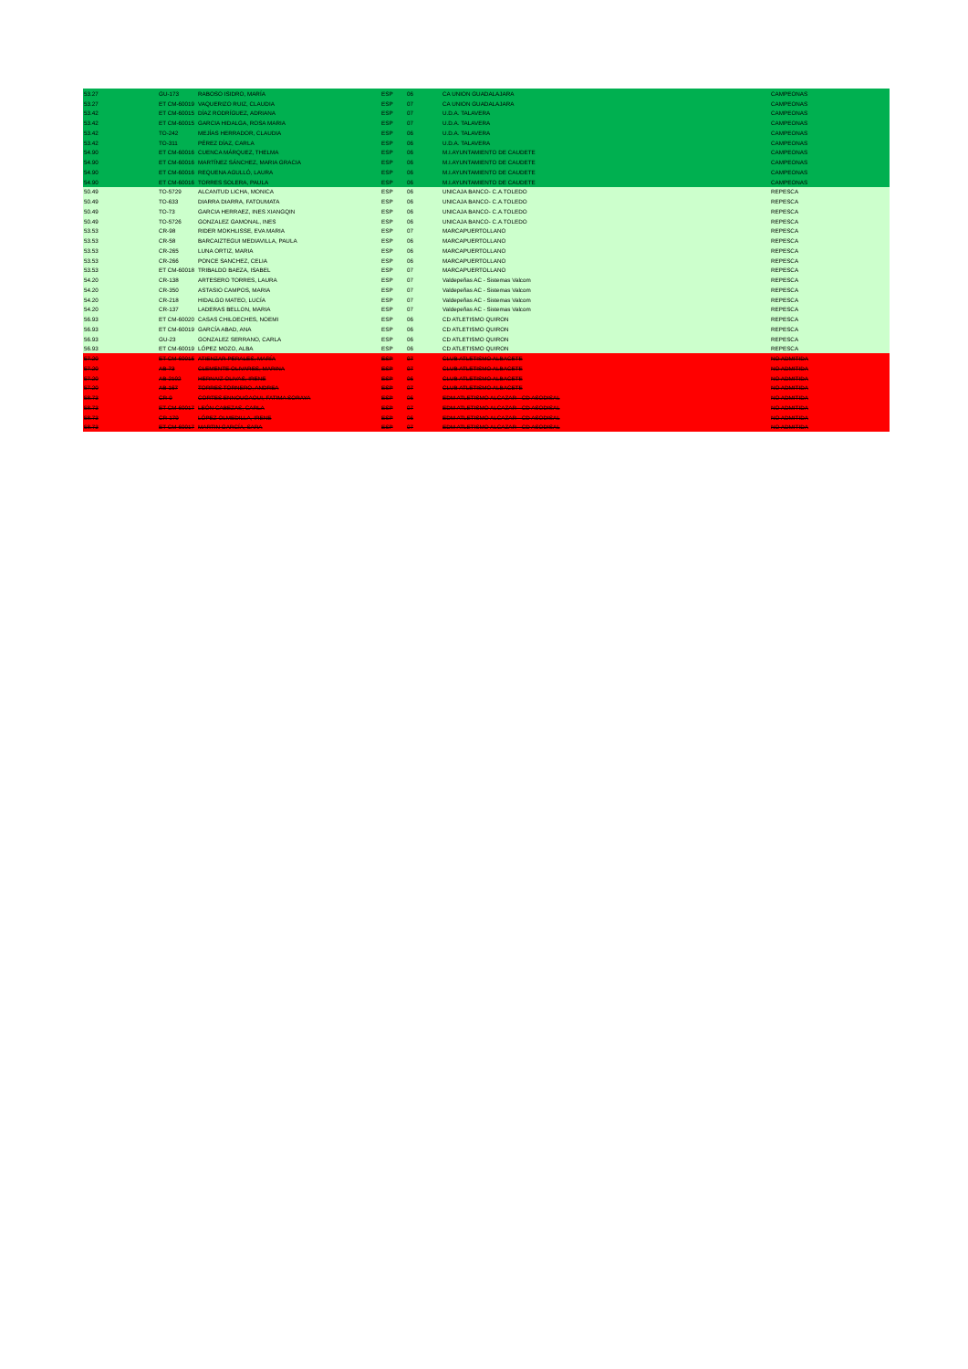| 53.27 | GU-173 | RABOSO ISIDRO, MARÍA | ESP | 06 | CA UNION GUADALAJARA | CAMPEONAS |
| 53.27 | ET CM-60019 | VAQUERIZO RUIZ, CLAUDIA | ESP | 07 | CA UNION GUADALAJARA | CAMPEONAS |
| 53.42 | ET CM-60015 | DÍAZ RODRÍGUEZ, ADRIANA | ESP | 07 | U.D.A. TALAVERA | CAMPEONAS |
| 53.42 | ET CM-60015 | GARCIA HIDALGA, ROSA MARIA | ESP | 07 | U.D.A. TALAVERA | CAMPEONAS |
| 53.42 | TO-242 | MEJÍAS HERRADOR, CLAUDIA | ESP | 06 | U.D.A. TALAVERA | CAMPEONAS |
| 53.42 | TO-311 | PÉREZ DÍAZ, CARLA | ESP | 06 | U.D.A. TALAVERA | CAMPEONAS |
| 54.90 | ET CM-60016 | CUENCA MÁRQUEZ, THELMA | ESP | 06 | M.I.AYUNTAMIENTO DE CAUDETE | CAMPEONAS |
| 54.90 | ET CM-60016 | MARTÍNEZ SÁNCHEZ, MARIA GRACIA | ESP | 06 | M.I.AYUNTAMIENTO DE CAUDETE | CAMPEONAS |
| 54.90 | ET CM-60016 | REQUENA AGULLÓ, LAURA | ESP | 06 | M.I.AYUNTAMIENTO DE CAUDETE | CAMPEONAS |
| 54.90 | ET CM-60016 | TORRES SOLERA, PAULA | ESP | 06 | M.I.AYUNTAMIENTO DE CAUDETE | CAMPEONAS |
| 50.49 | TO-5729 | ALCANTUD LICHA, MONICA | ESP | 06 | UNICAJA BANCO- C.A.TOLEDO | REPESCA |
| 50.49 | TO-633 | DIARRA DIARRA, FATOUMATA | ESP | 06 | UNICAJA BANCO- C.A.TOLEDO | REPESCA |
| 50.49 | TO-73 | GARCIA HERRAEZ, INES XIANGQIN | ESP | 06 | UNICAJA BANCO- C.A.TOLEDO | REPESCA |
| 50.49 | TO-5726 | GONZALEZ GAMONAL, INES | ESP | 06 | UNICAJA BANCO- C.A.TOLEDO | REPESCA |
| 53.53 | CR-98 | RIDER MOKHLISSE, EVA MARIA | ESP | 07 | MARCAPUERTOLLANO | REPESCA |
| 53.53 | CR-58 | BARCAIZTEGUI MEDIAVILLA, PAULA | ESP | 06 | MARCAPUERTOLLANO | REPESCA |
| 53.53 | CR-265 | LUNA ORTIZ, MARIA | ESP | 06 | MARCAPUERTOLLANO | REPESCA |
| 53.53 | CR-266 | PONCE SANCHEZ, CELIA | ESP | 06 | MARCAPUERTOLLANO | REPESCA |
| 53.53 | ET CM-60018 | TRIBALDO BAEZA, ISABEL | ESP | 07 | MARCAPUERTOLLANO | REPESCA |
| 54.20 | CR-138 | ARTESERO TORRES, LAURA | ESP | 07 | Valdepeñas AC - Sistemas Valcom | REPESCA |
| 54.20 | CR-350 | ASTASIO CAMPOS, MARIA | ESP | 07 | Valdepeñas AC - Sistemas Valcom | REPESCA |
| 54.20 | CR-218 | HIDALGO MATEO, LUCÍA | ESP | 07 | Valdepeñas AC - Sistemas Valcom | REPESCA |
| 54.20 | CR-137 | LADERAS BELLON, MARIA | ESP | 07 | Valdepeñas AC - Sistemas Valcom | REPESCA |
| 56.93 | ET CM-60020 | CASAS CHILOECHES, NOEMI | ESP | 06 | CD ATLETISMO QUIRON | REPESCA |
| 56.93 | ET CM-60019 | GARCÍA ABAD, ANA | ESP | 06 | CD ATLETISMO QUIRON | REPESCA |
| 56.93 | GU-23 | GONZALEZ SERRANO, CARLA | ESP | 06 | CD ATLETISMO QUIRON | REPESCA |
| 56.93 | ET CM-60019 | LÓPEZ MOZO, ALBA | ESP | 06 | CD ATLETISMO QUIRON | REPESCA |
| 57.20 | ET CM-60015 | ATIENZAR PERALES, MARÍA | ESP | 07 | CLUB ATLETISMO ALBACETE | NO ADMITIDA |
| 57.20 | AB-73 | CLEMENTE OLIVARES, MARINA | ESP | 07 | CLUB ATLETISMO ALBACETE | NO ADMITIDA |
| 57.20 | AB-2102 | HERNAIZ OLIVAS, IRENE | ESP | 06 | CLUB ATLETISMO ALBACETE | NO ADMITIDA |
| 57.20 | AB-167 | TORRES TORNERO, ANDREA | ESP | 07 | CLUB ATLETISMO ALBACETE | NO ADMITIDA |
| 58.73 | CR-9 | CORTES ENNOUGAOUI, FATIMA SORAYA | ESP | 06 | EDM ATLETISMO ALCAZAR - CD ASODISAL | NO ADMITIDA |
| 58.73 | ET CM-60017 | LEÓN CABEZAS, CARLA | ESP | 07 | EDM ATLETISMO ALCAZAR - CD ASODISAL | NO ADMITIDA |
| 58.73 | CR-179 | LÓPEZ OLMEDILLA, IRENE | ESP | 06 | EDM ATLETISMO ALCAZAR - CD ASODISAL | NO ADMITIDA |
| 58.73 | ET CM-60017 | MARTIN GARCÍA, SARA | ESP | 07 | EDM ATLETISMO ALCAZAR - CD ASODISAL | NO ADMITIDA |